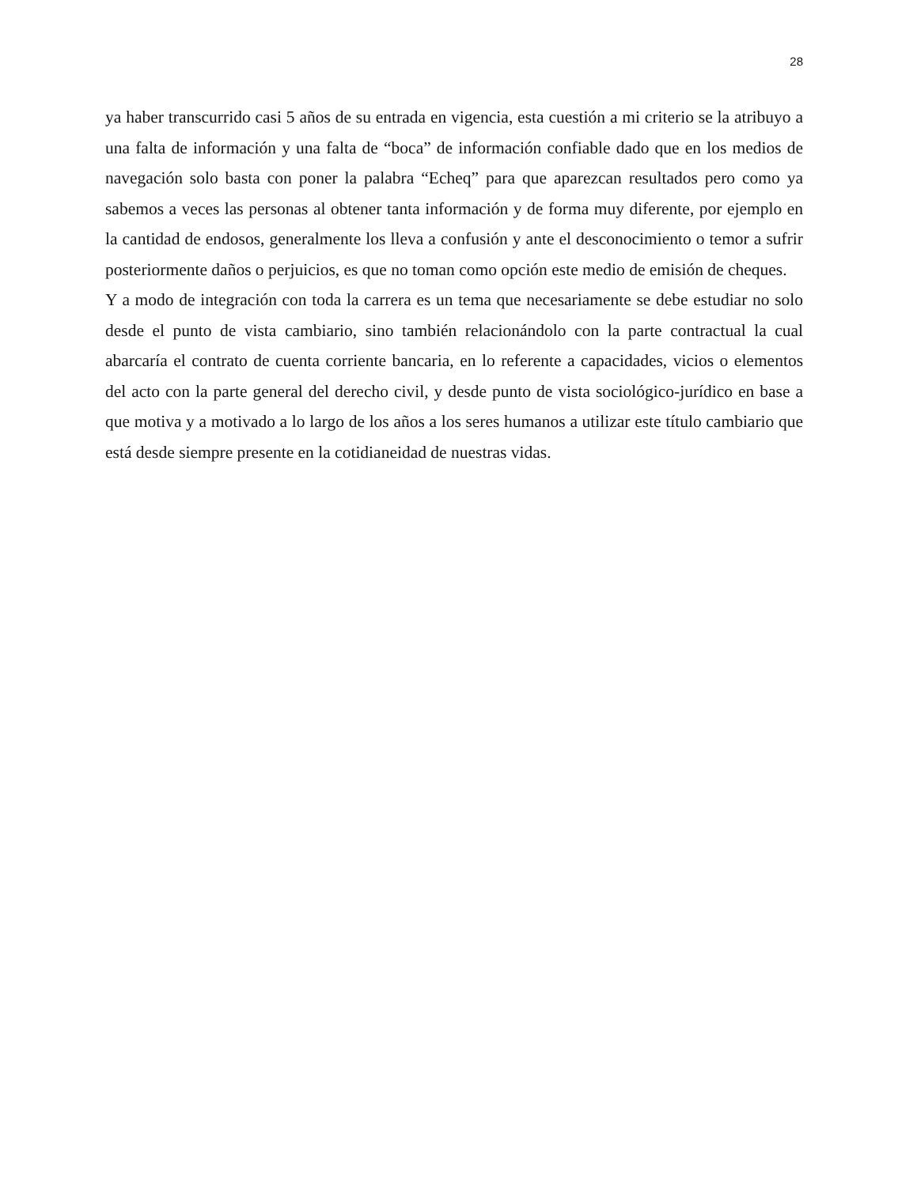28
ya haber transcurrido casi 5 años de su entrada en vigencia, esta cuestión a mi criterio se la atribuyo a una falta de información y una falta de “boca” de información confiable dado que en los medios de navegación solo basta con poner la palabra “Echeq” para que aparezcan resultados pero como ya sabemos a veces las personas al obtener tanta información y de forma muy diferente, por ejemplo en la cantidad de endosos, generalmente los lleva a confusión y ante el desconocimiento o temor a sufrir posteriormente daños o perjuicios, es que no toman como opción este medio de emisión de cheques.
Y a modo de integración con toda la carrera es un tema que necesariamente se debe estudiar no solo desde el punto de vista cambiario, sino también relacionándolo con la parte contractual la cual abarcaría el contrato de cuenta corriente bancaria, en lo referente a capacidades, vicios o elementos del acto con la parte general del derecho civil, y desde punto de vista sociológico-jurídico en base a que motiva y a motivado a lo largo de los años a los seres humanos a utilizar este título cambiario que está desde siempre presente en la cotidianeidad de nuestras vidas.